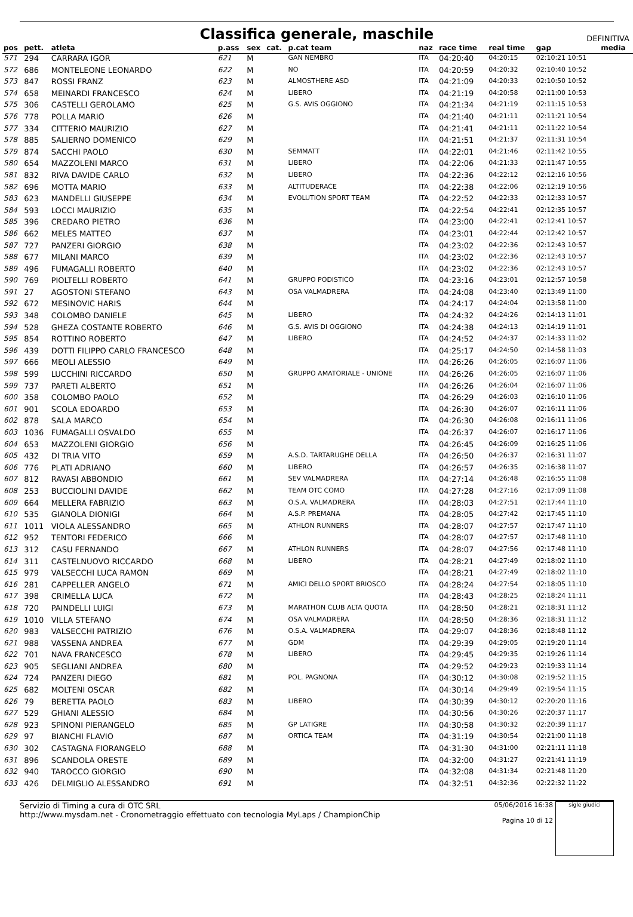Classifica generale, maschile DEFINITIVA
| pos | pett. | atleta | p.ass | sex | cat. | p.cat team | naz | race time | real time | gap | media |
| --- | --- | --- | --- | --- | --- | --- | --- | --- | --- | --- | --- |
| 571 | 294 | CARRARA IGOR | 621 | M | | GAN NEMBRO | ITA | 04:20:40 | 04:20:15 | 02:10:21 10:51 | |
| 572 | 686 | MONTELEONE LEONARDO | 622 | M | | NO | ITA | 04:20:59 | 04:20:32 | 02:10:40 10:52 | |
| 573 | 847 | ROSSI FRANZ | 623 | M | | ALMOSTHERE ASD | ITA | 04:21:09 | 04:20:33 | 02:10:50 10:52 | |
| 574 | 658 | MEINARDI FRANCESCO | 624 | M | | LIBERO | ITA | 04:21:19 | 04:20:58 | 02:11:00 10:53 | |
| 575 | 306 | CASTELLI GEROLAMO | 625 | M | | G.S. AVIS OGGIONO | ITA | 04:21:34 | 04:21:19 | 02:11:15 10:53 | |
| 576 | 778 | POLLA MARIO | 626 | M | | | ITA | 04:21:40 | 04:21:11 | 02:11:21 10:54 | |
| 577 | 334 | CITTERIO MAURIZIO | 627 | M | | | ITA | 04:21:41 | 04:21:11 | 02:11:22 10:54 | |
| 578 | 885 | SALIERNO DOMENICO | 629 | M | | | ITA | 04:21:51 | 04:21:37 | 02:11:31 10:54 | |
| 579 | 874 | SACCHI PAOLO | 630 | M | | SEMMATT | ITA | 04:22:01 | 04:21:46 | 02:11:42 10:55 | |
| 580 | 654 | MAZZOLENI MARCO | 631 | M | | LIBERO | ITA | 04:22:06 | 04:21:33 | 02:11:47 10:55 | |
| 581 | 832 | RIVA DAVIDE CARLO | 632 | M | | LIBERO | ITA | 04:22:36 | 04:22:12 | 02:12:16 10:56 | |
| 582 | 696 | MOTTA MARIO | 633 | M | | ALTITUDERACE | ITA | 04:22:38 | 04:22:06 | 02:12:19 10:56 | |
| 583 | 623 | MANDELLI GIUSEPPE | 634 | M | | EVOLUTION SPORT TEAM | ITA | 04:22:52 | 04:22:33 | 02:12:33 10:57 | |
| 584 | 593 | LOCCI MAURIZIO | 635 | M | | | ITA | 04:22:54 | 04:22:41 | 02:12:35 10:57 | |
| 585 | 396 | CREDARO PIETRO | 636 | M | | | ITA | 04:23:00 | 04:22:41 | 02:12:41 10:57 | |
| 586 | 662 | MELES MATTEO | 637 | M | | | ITA | 04:23:01 | 04:22:44 | 02:12:42 10:57 | |
| 587 | 727 | PANZERI GIORGIO | 638 | M | | | ITA | 04:23:02 | 04:22:36 | 02:12:43 10:57 | |
| 588 | 677 | MILANI MARCO | 639 | M | | | ITA | 04:23:02 | 04:22:36 | 02:12:43 10:57 | |
| 589 | 496 | FUMAGALLI ROBERTO | 640 | M | | | ITA | 04:23:02 | 04:22:36 | 02:12:43 10:57 | |
| 590 | 769 | PIOLTELLI ROBERTO | 641 | M | | GRUPPO PODISTICO | ITA | 04:23:16 | 04:23:01 | 02:12:57 10:58 | |
| 591 | 27 | AGOSTONI STEFANO | 643 | M | | OSA VALMADRERA | ITA | 04:24:08 | 04:23:40 | 02:13:49 11:00 | |
| 592 | 672 | MESINOVIC HARIS | 644 | M | | | ITA | 04:24:17 | 04:24:04 | 02:13:58 11:00 | |
| 593 | 348 | COLOMBO DANIELE | 645 | M | | LIBERO | ITA | 04:24:32 | 04:24:26 | 02:14:13 11:01 | |
| 594 | 528 | GHEZA COSTANTE ROBERTO | 646 | M | | G.S. AVIS DI OGGIONO | ITA | 04:24:38 | 04:24:13 | 02:14:19 11:01 | |
| 595 | 854 | ROTTINO ROBERTO | 647 | M | | LIBERO | ITA | 04:24:52 | 04:24:37 | 02:14:33 11:02 | |
| 596 | 439 | DOTTI FILIPPO CARLO FRANCESCO | 648 | M | | | ITA | 04:25:17 | 04:24:50 | 02:14:58 11:03 | |
| 597 | 666 | MEOLI ALESSIO | 649 | M | | | ITA | 04:26:26 | 04:26:05 | 02:16:07 11:06 | |
| 598 | 599 | LUCCHINI RICCARDO | 650 | M | | GRUPPO AMATORIALE - UNIONE | ITA | 04:26:26 | 04:26:05 | 02:16:07 11:06 | |
| 599 | 737 | PARETI ALBERTO | 651 | M | | | ITA | 04:26:26 | 04:26:04 | 02:16:07 11:06 | |
| 600 | 358 | COLOMBO PAOLO | 652 | M | | | ITA | 04:26:29 | 04:26:03 | 02:16:10 11:06 | |
| 601 | 901 | SCOLA EDOARDO | 653 | M | | | ITA | 04:26:30 | 04:26:07 | 02:16:11 11:06 | |
| 602 | 878 | SALA MARCO | 654 | M | | | ITA | 04:26:30 | 04:26:08 | 02:16:11 11:06 | |
| 603 | 1036 | FUMAGALLI OSVALDO | 655 | M | | | ITA | 04:26:37 | 04:26:07 | 02:16:17 11:06 | |
| 604 | 653 | MAZZOLENI GIORGIO | 656 | M | | | ITA | 04:26:45 | 04:26:09 | 02:16:25 11:06 | |
| 605 | 432 | DI TRIA VITO | 659 | M | | A.S.D. TARTARUGHE DELLA | ITA | 04:26:50 | 04:26:37 | 02:16:31 11:07 | |
| 606 | 776 | PLATI ADRIANO | 660 | M | | LIBERO | ITA | 04:26:57 | 04:26:35 | 02:16:38 11:07 | |
| 607 | 812 | RAVASI ABBONDIO | 661 | M | | SEV VALMADRERA | ITA | 04:27:14 | 04:26:48 | 02:16:55 11:08 | |
| 608 | 253 | BUCCIOLINI DAVIDE | 662 | M | | TEAM OTC COMO | ITA | 04:27:28 | 04:27:16 | 02:17:09 11:08 | |
| 609 | 664 | MELLERA FABRIZIO | 663 | M | | O.S.A. VALMADRERA | ITA | 04:28:03 | 04:27:51 | 02:17:44 11:10 | |
| 610 | 535 | GIANOLA DIONIGI | 664 | M | | A.S.P. PREMANA | ITA | 04:28:05 | 04:27:42 | 02:17:45 11:10 | |
| 611 | 1011 | VIOLA ALESSANDRO | 665 | M | | ATHLON RUNNERS | ITA | 04:28:07 | 04:27:57 | 02:17:47 11:10 | |
| 612 | 952 | TENTORI FEDERICO | 666 | M | | | ITA | 04:28:07 | 04:27:57 | 02:17:48 11:10 | |
| 613 | 312 | CASU FERNANDO | 667 | M | | ATHLON RUNNERS | ITA | 04:28:07 | 04:27:56 | 02:17:48 11:10 | |
| 614 | 311 | CASTELNUOVO RICCARDO | 668 | M | | LIBERO | ITA | 04:28:21 | 04:27:49 | 02:18:02 11:10 | |
| 615 | 979 | VALSECCHI LUCA RAMON | 669 | M | | | ITA | 04:28:21 | 04:27:49 | 02:18:02 11:10 | |
| 616 | 281 | CAPPELLER ANGELO | 671 | M | | AMICI DELLO SPORT BRIOSCO | ITA | 04:28:24 | 04:27:54 | 02:18:05 11:10 | |
| 617 | 398 | CRIMELLA LUCA | 672 | M | | | ITA | 04:28:43 | 04:28:25 | 02:18:24 11:11 | |
| 618 | 720 | PAINDELLI LUIGI | 673 | M | | MARATHON CLUB ALTA QUOTA | ITA | 04:28:50 | 04:28:21 | 02:18:31 11:12 | |
| 619 | 1010 | VILLA STEFANO | 674 | M | | OSA VALMADRERA | ITA | 04:28:50 | 04:28:36 | 02:18:31 11:12 | |
| 620 | 983 | VALSECCHI PATRIZIO | 676 | M | | O.S.A. VALMADRERA | ITA | 04:29:07 | 04:28:36 | 02:18:48 11:12 | |
| 621 | 988 | VASSENA ANDREA | 677 | M | | GDM | ITA | 04:29:39 | 04:29:05 | 02:19:20 11:14 | |
| 622 | 701 | NAVA FRANCESCO | 678 | M | | LIBERO | ITA | 04:29:45 | 04:29:35 | 02:19:26 11:14 | |
| 623 | 905 | SEGLIANI ANDREA | 680 | M | | | ITA | 04:29:52 | 04:29:23 | 02:19:33 11:14 | |
| 624 | 724 | PANZERI DIEGO | 681 | M | | POL. PAGNONA | ITA | 04:30:12 | 04:30:08 | 02:19:52 11:15 | |
| 625 | 682 | MOLTENI OSCAR | 682 | M | | | ITA | 04:30:14 | 04:29:49 | 02:19:54 11:15 | |
| 626 | 79 | BERETTA PAOLO | 683 | M | | LIBERO | ITA | 04:30:39 | 04:30:12 | 02:20:20 11:16 | |
| 627 | 529 | GHIANI ALESSIO | 684 | M | | | ITA | 04:30:56 | 04:30:26 | 02:20:37 11:17 | |
| 628 | 923 | SPINONI PIERANGELO | 685 | M | | GP LATIGRE | ITA | 04:30:58 | 04:30:32 | 02:20:39 11:17 | |
| 629 | 97 | BIANCHI FLAVIO | 687 | M | | ORTICA TEAM | ITA | 04:31:19 | 04:30:54 | 02:21:00 11:18 | |
| 630 | 302 | CASTAGNA FIORANGELO | 688 | M | | | ITA | 04:31:30 | 04:31:00 | 02:21:11 11:18 | |
| 631 | 896 | SCANDOLA ORESTE | 689 | M | | | ITA | 04:32:00 | 04:31:27 | 02:21:41 11:19 | |
| 632 | 940 | TAROCCO GIORGIO | 690 | M | | | ITA | 04:32:08 | 04:31:34 | 02:21:48 11:20 | |
| 633 | 426 | DELMIGLIO ALESSANDRO | 691 | M | | | ITA | 04:32:51 | 04:32:36 | 02:22:32 11:22 | |
Servizio di Timing a cura di OTC SRL
http://www.mysdam.net - Cronometraggio effettuato con tecnologia MyLaps / ChampionChip
05/06/2016 16:38
Pagina 10 di 12
sigle giudici